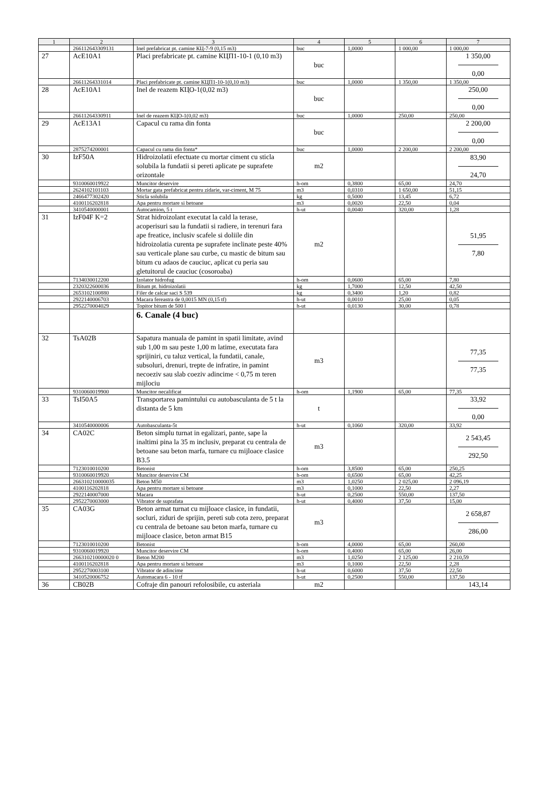| 1 | 2 | 3 | 4 | 5 | 6 | 7 |
| --- | --- | --- | --- | --- | --- | --- |
| | 266112643309131 | Inel prefabricat pt. camine КЦ-7-9 (0,15 m3) | buc | 1,0000 | 1 000,00 | 1 000,00 |
| 27 | AcE10A1 | Placi prefabricate pt. camine КЦП1-10-1 (0,10 m3) | buc | | | 1 350,00 0,00 |
| | 26611264331014 | Placi prefabricate pt. camine КЦП1-10-1(0,10 m3) | buc | 1,0000 | 1 350,00 | 1 350,00 |
| 28 | AcE10A1 | Inel de reazem КЦО-1(0,02 m3) | buc | | | 250,00 0,00 |
| | 26611264330911 | Inel de reazem КЦО-1(0,02 m3) | buc | 1,0000 | 250,00 | 250,00 |
| 29 | AcE13A1 | Capacul cu rama din fonta | buc | | | 2 200,00 0,00 |
| | 2875274200001 | Capacul cu rama din fonta* | buc | 1,0000 | 2 200,00 | 2 200,00 |
| 30 | IzF50A | Hidroizolatii efectuate cu mortar ciment cu sticla solubila la fundatii si pereti aplicate pe suprafete orizontale | m2 | | | 83,90 24,70 |
| | 9310060019922 | Muncitor deservire | h-om | 0,3800 | 65,00 | 24,70 |
| | 2624102101103 | Mortar gata prefabricat pentru zidarie, var-ciment, M 75 | m3 | 0,0310 | 1 650,00 | 51,15 |
| | 2466477302420 | Sticla solubila | kg | 0,5000 | 13,45 | 6,72 |
| | 4100116202818 | Apa pentru mortare si betoane | m3 | 0,0020 | 22,50 | 0,04 |
| | 3410540000001 | Autocamion, 5 t | h-ut | 0,0040 | 320,00 | 1,28 |
| 31 | IzF04F K=2 | Strat hidroizolant executat la cald la terase, acoperisuri sau la fundatii si radiere, in terenuri fara ape freatice, inclusiv scafele si doliile din hidroizolatia curenta pe suprafete inclinate peste 40% sau verticale plane sau curbe, cu mastic de bitum sau bitum cu adaos de cauciuc, aplicat cu peria sau gletuitorul de cauciuc (cosoroaba) | m2 | | | 51,95 7,80 |
| | 7134030012200 | Izolator hidrofug | h-om | 0,0600 | 65,00 | 7,80 |
| | 2320322600036 | Bitum pt. hidroizolatii | kg | 1,7000 | 12,50 | 42,50 |
| | 2653102100880 | Filer de calcar saci S 539 | kg | 0,3400 | 1,20 | 0,82 |
| | 2922140006703 | Macara fereastra de 0,0015 MN (0,15 tf) | h-ut | 0,0010 | 25,00 | 0,05 |
| | 2952270004029 | Topitor bitum de 500 l | h-ut | 0,0130 | 30,00 | 0,78 |
| | | 6. Canale (4 buc) | | | | |
| 32 | TsA02B | Sapatura manuala de pamint in spatii limitate, avind sub 1,00 m sau peste 1,00 m latime, executata fara sprijiniri, cu taluz vertical, la fundatii, canale, subsoluri, drenuri, trepte de infratire, in pamint necoeziv sau slab coeziv adincime < 0,75 m teren mijlociu | m3 | | | 77,35 77,35 |
| | 9310060019900 | Muncitor necalificat | h-om | 1,1900 | 65,00 | 77,35 |
| 33 | TsI50A5 | Transportarea pamintului cu autobasculanta de 5 t la distanta de 5 km | t | | | 33,92 0,00 |
| | 3410540000006 | Autobasculanta-5t | h-ut | 0,1060 | 320,00 | 33,92 |
| 34 | CA02C | Beton simplu turnat in egalizari, pante, sape la inaltimi pina la 35 m inclusiv, preparat cu centrala de betoane sau beton marfa, turnare cu mijloace clasice B3.5 | m3 | | | 2 543,45 292,50 |
| | 7123010010200 | Betonist | h-om | 3,8500 | 65,00 | 250,25 |
| | 9310060019920 | Muncitor deservire CM | h-om | 0,6500 | 65,00 | 42,25 |
| | 266310210000035 | Beton M50 | m3 | 1,0250 | 2 025,00 | 2 096,19 |
| | 4100116202818 | Apa pentru mortare si betoane | m3 | 0,1000 | 22,50 | 2,27 |
| | 2922140007000 | Macara | h-ut | 0,2500 | 550,00 | 137,50 |
| | 2952270003000 | Vibrator de suprafata | h-ut | 0,4000 | 37,50 | 15,00 |
| 35 | CA03G | Beton armat turnat cu mijloace clasice, in fundatii, socluri, ziduri de sprijin, pereti sub cota zero, preparat cu centrala de betoane sau beton marfa, turnare cu mijloace clasice, beton armat B15 | m3 | | | 2 658,87 286,00 |
| | 7123010010200 | Betonist | h-om | 4,0000 | 65,00 | 260,00 |
| | 9310060019920 | Muncitor deservire CM | h-om | 0,4000 | 65,00 | 26,00 |
| | 266310210000020 0 | Beton M200 | m3 | 1,0250 | 2 125,00 | 2 210,59 |
| | 4100116202818 | Apa pentru mortare si betoane | m3 | 0,1000 | 22,50 | 2,28 |
| | 2952270003100 | Vibrator de adincime | h-ut | 0,6000 | 37,50 | 22,50 |
| | 3410520006752 | Automacara 6 - 10 tf | h-ut | 0,2500 | 550,00 | 137,50 |
| 36 | CB02B | Cofraje din panouri refolosibile, cu asteriala | m2 | | | 143,14 |